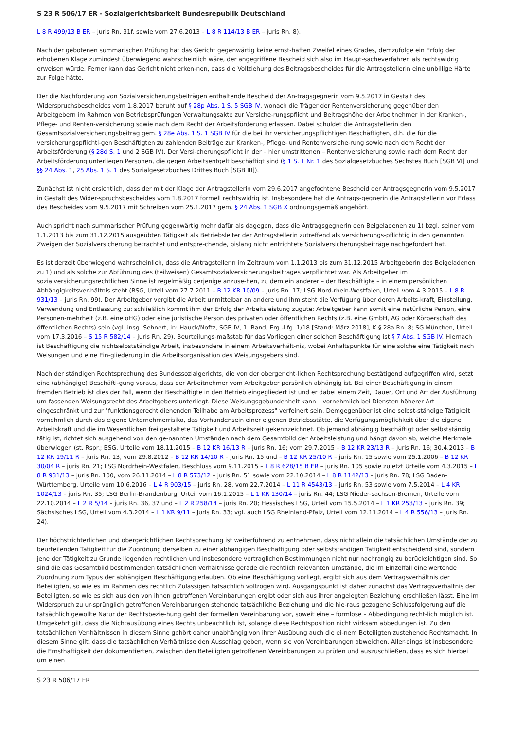S 23 R 506/17 ER - Sozialgerichtsbarkeit Bundesrepublik Deutschland
L 8 R 499/13 B ER – juris Rn. 31f. sowie vom 27.6.2013 – L 8 R 114/13 B ER – juris Rn. 8).
Nach der gebotenen summarischen Prüfung hat das Gericht gegenwärtig keine ernst-haften Zweifel eines Grades, demzufolge ein Erfolg der erhobenen Klage zumindest überwiegend wahrscheinlich wäre, der angegriffene Bescheid sich also im Haupt-sacheverfahren als rechtswidrig erweisen würde. Ferner kann das Gericht nicht erken-nen, dass die Vollziehung des Beitragsbescheides für die Antragstellerin eine unbillige Härte zur Folge hätte.
Der die Nachforderung von Sozialversicherungsbeiträgen enthaltende Bescheid der An-tragsgegnerin vom 9.5.2017 in Gestalt des Widerspruchsbescheides vom 1.8.2017 beruht auf § 28p Abs. 1 S. 5 SGB IV, wonach die Träger der Rentenversicherung gegenüber den Arbeitgebern im Rahmen von Betriebsprüfungen Verwaltungsakte zur Versiche-rungspflicht und Beitragshöhe der Arbeitnehmer in der Kranken-, Pflege- und Renten-versicherung sowie nach dem Recht der Arbeitsförderung erlassen. Dabei schuldet die Antragstellerin den Gesamtsozialversicherungsbeitrag gem. § 28e Abs. 1 S. 1 SGB IV für die bei ihr versicherungspflichtigen Beschäftigten, d.h. die für die versicherungspflichti-gen Beschäftigten zu zahlenden Beiträge zur Kranken-, Pflege- und Rentenversiche-rung sowie nach dem Recht der Arbeitsförderung (§ 28d S. 1 und 2 SGB IV). Der Versi-cherungspflicht in der – hier umstrittenen – Rentenversicherung sowie nach dem Recht der Arbeitsförderung unterliegen Personen, die gegen Arbeitsentgelt beschäftigt sind (§ 1 S. 1 Nr. 1 des Sozialgesetzbuches Sechstes Buch [SGB VI] und §§ 24 Abs. 1, 25 Abs. 1 S. 1 des Sozialgesetzbuches Drittes Buch [SGB III]).
Zunächst ist nicht ersichtlich, dass der mit der Klage der Antragstellerin vom 29.6.2017 angefochtene Bescheid der Antragsgegnerin vom 9.5.2017 in Gestalt des Wider-spruchsbescheides vom 1.8.2017 formell rechtswidrig ist. Insbesondere hat die Antrags-gegnerin die Antragstellerin vor Erlass des Bescheides vom 9.5.2017 mit Schreiben vom 25.1.2017 gem. § 24 Abs. 1 SGB X ordnungsgemäß angehört.
Auch spricht nach summarischer Prüfung gegenwärtig mehr dafür als dagegen, dass die Antragsgegnerin den Beigeladenen zu 1) bzgl. seiner vom 1.1.2013 bis zum 31.12.2015 ausgeübten Tätigkeit als Betriebsleiter der Antragstellerin zutreffend als versicherungs-pflichtig in den genannten Zweigen der Sozialversicherung betrachtet und entspre-chende, bislang nicht entrichtete Sozialversicherungsbeiträge nachgefordert hat.
Es ist derzeit überwiegend wahrscheinlich, dass die Antragstellerin im Zeitraum vom 1.1.2013 bis zum 31.12.2015 Arbeitgeberin des Beigeladenen zu 1) und als solche zur Abführung des (teilweisen) Gesamtsozialversicherungsbeitrages verpflichtet war. Als Arbeitgeber im sozialversicherungsrechtlichen Sinne ist regelmäßig derjenige anzuse-hen, zu dem ein anderer – der Beschäftigte – in einem persönlichen Abhängigkeitsver-hältnis steht (BSG, Urteil vom 27.7.2011 – B 12 KR 10/09 – juris Rn. 17; LSG Nord-rhein-Westfalen, Urteil vom 4.3.2015 – L 8 R 931/13 – juris Rn. 99). Der Arbeitgeber vergibt die Arbeit unmittelbar an andere und ihm steht die Verfügung über deren Arbeits-kraft, Einstellung, Verwendung und Entlassung zu; schließlich kommt ihm der Erfolg der Arbeitsleistung zugute; Arbeitgeber kann somit eine natürliche Person, eine Personen-mehrheit (z.B. eine oHG) oder eine juristische Person des privaten oder öffentlichen Rechts (z.B. eine GmbH, AG oder Körperschaft des öffentlichen Rechts) sein (vgl. insg. Sehnert, in: Hauck/Noftz, SGB IV, 1. Band, Erg.-Lfg. 1/18 [Stand: März 2018], K § 28a Rn. 8; SG München, Urteil vom 17.3.2016 – S 15 R 582/14 – juris Rn. 29). Beurteilungs-maßstab für das Vorliegen einer solchen Beschäftigung ist § 7 Abs. 1 SGB IV. Hiernach ist Beschäftigung die nichtselbstständige Arbeit, insbesondere in einem Arbeitsverhält-nis, wobei Anhaltspunkte für eine solche eine Tätigkeit nach Weisungen und eine Ein-gliederung in die Arbeitsorganisation des Weisungsgebers sind.
Nach der ständigen Rechtsprechung des Bundessozialgerichts, die von der obergericht-lichen Rechtsprechung bestätigend aufgegriffen wird, setzt eine (abhängige) Beschäfti-gung voraus, dass der Arbeitnehmer vom Arbeitgeber persönlich abhängig ist. Bei einer Beschäftigung in einem fremden Betrieb ist dies der Fall, wenn der Beschäftigte in den Betrieb eingegliedert ist und er dabei einem Zeit, Dauer, Ort und Art der Ausführung um-fassenden Weisungsrecht des Arbeitgebers unterliegt. Diese Weisungsgebundenheit kann – vornehmlich bei Diensten höherer Art – eingeschränkt und zur "funktionsgerecht dienenden Teilhabe am Arbeitsprozess" verfeinert sein. Demgegenüber ist eine selbst-ständige Tätigkeit vornehmlich durch das eigene Unternehmerrisiko, das Vorhandensein einer eigenen Betriebsstätte, die Verfügungsmöglichkeit über die eigene Arbeitskraft und die im Wesentlichen frei gestaltete Tätigkeit und Arbeitszeit gekennzeichnet. Ob jemand abhängig beschäftigt oder selbstständig tätig ist, richtet sich ausgehend von den ge-nannten Umständen nach dem Gesamtbild der Arbeitsleistung und hängt davon ab, welche Merkmale überwiegen (st. Rspr.; BSG, Urteile vom 18.11.2015 – B 12 KR 16/13 R – juris Rn. 16; vom 29.7.2015 – B 12 KR 23/13 R – juris Rn. 16; 30.4.2013 – B 12 KR 19/11 R – juris Rn. 13, vom 29.8.2012 – B 12 KR 14/10 R – juris Rn. 15 und – B 12 KR 25/10 R – juris Rn. 15 sowie vom 25.1.2006 – B 12 KR 30/04 R – juris Rn. 21; LSG Nordrhein-Westfalen, Beschluss vom 9.11.2015 – L 8 R 628/15 B ER – juris Rn. 105 sowie zuletzt Urteile vom 4.3.2015 – L 8 R 931/13 – juris Rn. 100, vom 26.11.2014 – L 8 R 573/12 – juris Rn. 51 sowie vom 22.10.2014 – L 8 R 1142/13 – juris Rn. 78; LSG Baden-Württemberg, Urteile vom 10.6.2016 – L 4 R 903/15 – juris Rn. 28, vom 22.7.2014 – L 11 R 4543/13 – juris Rn. 53 sowie vom 7.5.2014 – L 4 KR 1024/13 – juris Rn. 35; LSG Berlin-Brandenburg, Urteil vom 16.1.2015 – L 1 KR 130/14 – juris Rn. 44; LSG Nieder-sachsen-Bremen, Urteile vom 22.10.2014 – L 2 R 5/14 – juris Rn. 36, 37 und – L 2 R 258/14 – juris Rn. 20; Hessisches LSG, Urteil vom 15.5.2014 – L 1 KR 253/13 – juris Rn. 39; Sächsisches LSG, Urteil vom 4.3.2014 – L 1 KR 9/11 – juris Rn. 33; vgl. auch LSG Rheinland-Pfalz, Urteil vom 12.11.2014 – L 4 R 556/13 – juris Rn. 24).
Der höchstrichterlichen und obergerichtlichen Rechtsprechung ist weiterführend zu entnehmen, dass nicht allein die tatsächlichen Umstände der zu beurteilenden Tätigkeit für die Zuordnung derselben zu einer abhängigen Beschäftigung oder selbstständigen Tätigkeit entscheidend sind, sondern jene der Tätigkeit zu Grunde liegenden rechtlichen und insbesondere vertraglichen Bestimmungen nicht nur nachrangig zu berücksichtigen sind. So sind die das Gesamtbild bestimmenden tatsächlichen Verhältnisse gerade die rechtlich relevanten Umstände, die im Einzelfall eine wertende Zuordnung zum Typus der abhängigen Beschäftigung erlauben. Ob eine Beschäftigung vorliegt, ergibt sich aus dem Vertragsverhältnis der Beteiligten, so wie es im Rahmen des rechtlich Zulässigen tatsächlich vollzogen wird. Ausgangspunkt ist daher zunächst das Vertragsverhältnis der Beteiligten, so wie es sich aus den von ihnen getroffenen Vereinbarungen ergibt oder sich aus ihrer angelegten Beziehung erschließen lässt. Eine im Widerspruch zu ur-sprünglich getroffenen Vereinbarungen stehende tatsächliche Beziehung und die hie-raus gezogene Schlussfolgerung auf die tatsächlich gewollte Natur der Rechtsbezie-hung geht der formellen Vereinbarung vor, soweit eine – formlose – Abbedingung recht-lich möglich ist. Umgekehrt gilt, dass die Nichtausübung eines Rechts unbeachtlich ist, solange diese Rechtsposition nicht wirksam abbedungen ist. Zu den tatsächlichen Ver-hältnissen in diesem Sinne gehört daher unabhängig von ihrer Ausübung auch die ei-nem Beteiligten zustehende Rechtsmacht. In diesem Sinne gilt, dass die tatsächlichen Verhältnisse den Ausschlag geben, wenn sie von Vereinbarungen abweichen. Aller-dings ist insbesondere die Ernsthaftigkeit der dokumentierten, zwischen den Beteiligten getroffenen Vereinbarungen zu prüfen und auszuschließen, dass es sich hierbei um einen
S 23 R 506/17 ER